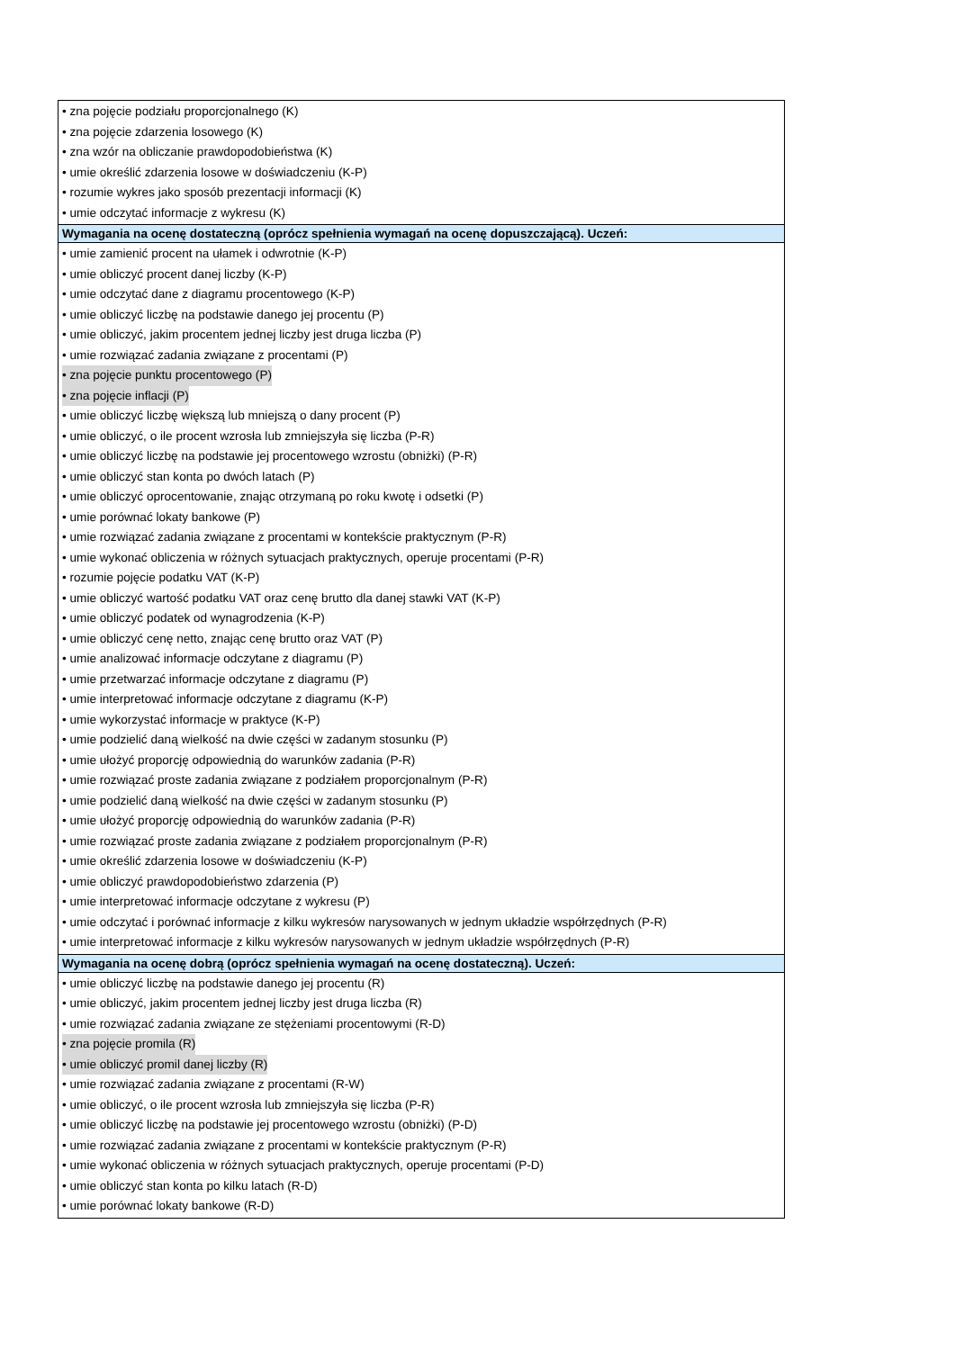| • zna pojęcie podziału proporcjonalnego (K) • zna pojęcie zdarzenia losowego (K) • zna wzór na obliczanie prawdopodobieństwa (K) • umie określić zdarzenia losowe w doświadczeniu (K-P) • rozumie wykres jako sposób prezentacji informacji (K) • umie odczytać informacje z wykresu (K) |
| Wymagania na ocenę dostateczną (oprócz spełnienia wymagań na ocenę dopuszczającą). Uczeń: |
| • umie zamienić procent na ułamek i odwrotnie (K-P) • umie obliczyć procent danej liczby (K-P) • umie odczytać dane z diagramu procentowego (K-P) • umie obliczyć liczbę na podstawie danego jej procentu (P) • umie obliczyć, jakim procentem jednej liczby jest druga liczba (P) • umie rozwiązać zadania związane z procentami (P) • zna pojęcie punktu procentowego (P) • zna pojęcie inflacji (P) • umie obliczyć liczbę większą lub mniejszą o dany procent (P) • umie obliczyć, o ile procent wzrosła lub zmniejszyła się liczba (P-R) • umie obliczyć liczbę na podstawie jej procentowego wzrostu (obniżki) (P-R) • umie obliczyć stan konta po dwóch latach (P) • umie obliczyć oprocentowanie, znając otrzymaną po roku kwotę i odsetki (P) • umie porównać lokaty bankowe (P) • umie rozwiązać zadania związane z procentami w kontekście praktycznym (P-R) • umie wykonać obliczenia w różnych sytuacjach praktycznych, operuje procentami (P-R) • rozumie pojęcie podatku VAT (K-P) • umie obliczyć wartość podatku VAT oraz cenę brutto dla danej stawki VAT (K-P) • umie obliczyć podatek od wynagrodzenia (K-P) • umie obliczyć cenę netto, znając cenę brutto oraz VAT (P) • umie analizować informacje odczytane z diagramu (P) • umie przetwarzać informacje odczytane z diagramu (P) • umie interpretować informacje odczytane z diagramu (K-P) • umie wykorzystać informacje w praktyce (K-P) • umie podzielić daną wielkość na dwie części w zadanym stosunku (P) • umie ułożyć proporcję odpowiednią do warunków zadania (P-R) • umie rozwiązać proste zadania związane z podziałem proporcjonalnym (P-R) • umie podzielić daną wielkość na dwie części w zadanym stosunku (P) • umie ułożyć proporcję odpowiednią do warunków zadania (P-R) • umie rozwiązać proste zadania związane z podziałem proporcjonalnym (P-R) • umie określić zdarzenia losowe w doświadczeniu (K-P) • umie obliczyć prawdopodobieństwo zdarzenia (P) • umie interpretować informacje odczytane z wykresu (P) • umie odczytać i porównać informacje z kilku wykresów narysowanych w jednym układzie współrzędnych (P-R) • umie interpretować informacje z kilku wykresów narysowanych w jednym układzie współrzędnych (P-R) |
| Wymagania na ocenę dobrą (oprócz spełnienia wymagań na ocenę dostateczną). Uczeń: |
| • umie obliczyć liczbę na podstawie danego jej procentu (R) • umie obliczyć, jakim procentem jednej liczby jest druga liczba (R) • umie rozwiązać zadania związane ze stężeniami procentowymi (R-D) • zna pojęcie promila (R) • umie obliczyć promil danej liczby (R) • umie rozwiązać zadania związane z procentami (R-W) • umie obliczyć, o ile procent wzrosła lub zmniejszyła się liczba (P-R) • umie obliczyć liczbę na podstawie jej procentowego wzrostu (obniżki) (P-D) • umie rozwiązać zadania związane z procentami w kontekście praktycznym (P-R) • umie wykonać obliczenia w różnych sytuacjach praktycznych, operuje procentami (P-D) • umie obliczyć stan konta po kilku latach (R-D) • umie porównać lokaty bankowe (R-D) |